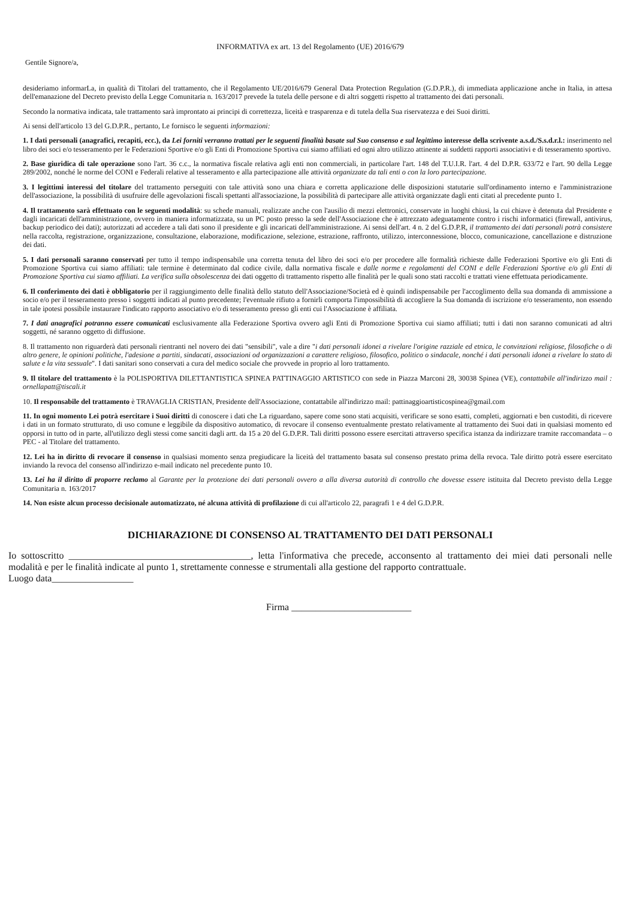INFORMATIVA ex art. 13 del Regolamento (UE) 2016/679
Gentile Signore/a,
desideriamo informarLa, in qualità di Titolari del trattamento, che il Regolamento UE/2016/679 General Data Protection Regulation (G.D.P.R.), di immediata applicazione anche in Italia, in attesa dell'emanazione del Decreto previsto della Legge Comunitaria n. 163/2017 prevede la tutela delle persone e di altri soggetti rispetto al trattamento dei dati personali.
Secondo la normativa indicata, tale trattamento sarà improntato ai principi di correttezza, liceità e trasparenza e di tutela della Sua riservatezza e dei Suoi diritti.
Ai sensi dell'articolo 13 del G.D.P.R., pertanto, Le fornisco le seguenti informazioni:
1. I dati personali (anagrafici, recapiti, ecc.), da Lei forniti verranno trattati per le seguenti finalità basate sul Suo consenso e sul legittimo interesse della scrivente a.s.d./S.s.d.r.l.: inserimento nel libro dei soci e/o tesseramento per le Federazioni Sportive e/o gli Enti di Promozione Sportiva cui siamo affiliati ed ogni altro utilizzo attinente ai suddetti rapporti associativi e di tesseramento sportivo.
2. Base giuridica di tale operazione sono l'art. 36 c.c., la normativa fiscale relativa agli enti non commerciali, in particolare l'art. 148 del T.U.I.R. l'art. 4 del D.P.R. 633/72 e l'art. 90 della Legge 289/2002, nonché le norme del CONI e Federali relative al tesseramento e alla partecipazione alle attività organizzate da tali enti o con la loro partecipazione.
3. I legittimi interessi del titolare del trattamento perseguiti con tale attività sono una chiara e corretta applicazione delle disposizioni statutarie sull'ordinamento interno e l'amministrazione dell'associazione, la possibilità di usufruire delle agevolazioni fiscali spettanti all'associazione, la possibilità di partecipare alle attività organizzate dagli enti citati al precedente punto 1.
4. Il trattamento sarà effettuato con le seguenti modalità: su schede manuali, realizzate anche con l'ausilio di mezzi elettronici, conservate in luoghi chiusi, la cui chiave è detenuta dal Presidente e dagli incaricati dell'amministrazione, ovvero in maniera informatizzata, su un PC posto presso la sede dell'Associazione che è attrezzato adeguatamente contro i rischi informatici (firewall, antivirus, backup periodico dei dati); autorizzati ad accedere a tali dati sono il presidente e gli incaricati dell'amministrazione. Ai sensi dell'art. 4 n. 2 del G.D.P.R, il trattamento dei dati personali potrà consistere nella raccolta, registrazione, organizzazione, consultazione, elaborazione, modificazione, selezione, estrazione, raffronto, utilizzo, interconnessione, blocco, comunicazione, cancellazione e distruzione dei dati.
5. I dati personali saranno conservati per tutto il tempo indispensabile una corretta tenuta del libro dei soci e/o per procedere alle formalità richieste dalle Federazioni Sportive e/o gli Enti di Promozione Sportiva cui siamo affiliati: tale termine è determinato dal codice civile, dalla normativa fiscale e dalle norme e regolamenti del CONI e delle Federazioni Sportive e/o gli Enti di Promozione Sportiva cui siamo affiliati. La verifica sulla obsolescenza dei dati oggetto di trattamento rispetto alle finalità per le quali sono stati raccolti e trattati viene effettuata periodicamente.
6. Il conferimento dei dati è obbligatorio per il raggiungimento delle finalità dello statuto dell'Associazione/Società ed è quindi indispensabile per l'accoglimento della sua domanda di ammissione a socio e/o per il tesseramento presso i soggetti indicati al punto precedente; l'eventuale rifiuto a fornirli comporta l'impossibilità di accogliere la Sua domanda di iscrizione e/o tesseramento, non essendo in tale ipotesi possibile instaurare l'indicato rapporto associativo e/o di tesseramento presso gli enti cui l'Associazione è affiliata.
7. I dati anagrafici potranno essere comunicati esclusivamente alla Federazione Sportiva ovvero agli Enti di Promozione Sportiva cui siamo affiliati; tutti i dati non saranno comunicati ad altri soggetti, né saranno oggetto di diffusione.
8. Il trattamento non riguarderà dati personali rientranti nel novero dei dati "sensibili", vale a dire "i dati personali idonei a rivelare l'origine razziale ed etnica, le convinzioni religiose, filosofiche o di altro genere, le opinioni politiche, l'adesione a partiti, sindacati, associazioni od organizzazioni a carattere religioso, filosofico, politico o sindacale, nonché i dati personali idonei a rivelare lo stato di salute e la vita sessuale". I dati sanitari sono conservati a cura del medico sociale che provvede in proprio al loro trattamento.
9. Il titolare del trattamento è la POLISPORTIVA DILETTANTISTICA SPINEA PATTINAGGIO ARTISTICO con sede in Piazza Marconi 28, 30038 Spinea (VE), contattabile all'indirizzo mail : ornellapatt@tiscali.it
10. Il responsabile del trattamento è TRAVAGLIA CRISTIAN, Presidente dell'Associazione, contattabile all'indirizzo mail: pattinaggioartisticospinea@gmail.com
11. In ogni momento Lei potrà esercitare i Suoi diritti di conoscere i dati che La riguardano, sapere come sono stati acquisiti, verificare se sono esatti, completi, aggiornati e ben custoditi, di ricevere i dati in un formato strutturato, di uso comune e leggibile da dispositivo automatico, di revocare il consenso eventualmente prestato relativamente al trattamento dei Suoi dati in qualsiasi momento ed opporsi in tutto od in parte, all'utilizzo degli stessi come sanciti dagli artt. da 15 a 20 del G.D.P.R. Tali diritti possono essere esercitati attraverso specifica istanza da indirizzare tramite raccomandata – o PEC - al Titolare del trattamento.
12. Lei ha in diritto di revocare il consenso in qualsiasi momento senza pregiudicare la liceità del trattamento basata sul consenso prestato prima della revoca. Tale diritto potrà essere esercitato inviando la revoca del consenso all'indirizzo e-mail indicato nel precedente punto 10.
13. Lei ha il diritto di proporre reclamo al Garante per la protezione dei dati personali ovvero a alla diversa autorità di controllo che dovesse essere istituita dal Decreto previsto della Legge Comunitaria n. 163/2017
14. Non esiste alcun processo decisionale automatizzato, né alcuna attività di profilazione di cui all'articolo 22, paragrafi 1 e 4 del G.D.P.R.
DICHIARAZIONE DI CONSENSO AL TRATTAMENTO DEI DATI PERSONALI
Io sottoscritto ______________________________________, letta l'informativa che precede, acconsento al trattamento dei miei dati personali nelle modalità e per le finalità indicate al punto 1, strettamente connesse e strumentali alla gestione del rapporto contrattuale.
Luogo data_________________
Firma _________________________